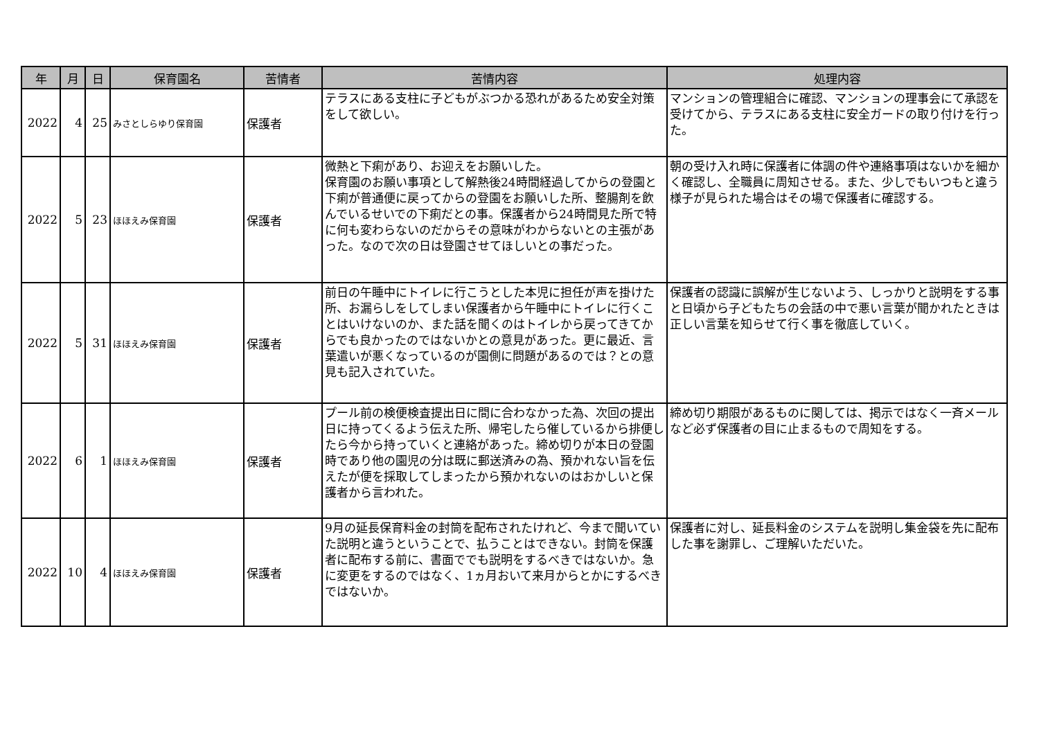| 年 | 月 | 日 | 保育園名 | 苦情者 | 苦情内容 | 処理内容 |
| --- | --- | --- | --- | --- | --- | --- |
| 2022 | 4 | 25 | みさとしらゆり保育園 | 保護者 | テラスにある支柱に子どもがぶつかる恐れがあるため安全対策をして欲しい。 | マンションの管理組合に確認、マンションの理事会にて承認を受けてから、テラスにある支柱に安全ガードの取り付けを行った。 |
| 2022 | 5 | 23 | ほほえみ保育園 | 保護者 | 微熱と下痢があり、お迎えをお願いした。 保育園のお願い事項として解熱後24時間経過してからの登園と下痢が普通便に戻ってからの登園をお願いした所、整腸剤を飲んでいるせいでの下痢だとの事。保護者から24時間見た所で特に何も変わらないのだからその意味がわからないとの主張があった。なので次の日は登園させてほしいとの事だった。 | 朝の受け入れ時に保護者に体調の件や連絡事項はないかを細かく確認し、全職員に周知させる。また、少しでもいつもと違う様子が見られた場合はその場で保護者に確認する。 |
| 2022 | 5 | 31 | ほほえみ保育園 | 保護者 | 前日の午睡中にトイレに行こうとした本児に担任が声を掛けた所、お漏らしをしてしまい保護者から午睡中にトイレに行くことはいけないのか、また話を聞くのはトイレから戻ってきてからでも良かったのではないかとの意見があった。更に最近、言葉遣いが悪くなっているのが園側に問題があるのでは？との意見も記入されていた。 | 保護者の認識に誤解が生じないよう、しっかりと説明をする事と日頃から子どもたちの会話の中で悪い言葉が聞かれたときは正しい言葉を知らせて行く事を徹底していく。 |
| 2022 | 6 | 1 | ほほえみ保育園 | 保護者 | プール前の検便検査提出日に間に合わなかった為、次回の提出日に持ってくるよう伝えた所、帰宅したら催しているから排便したら今から持っていくと連絡があった。締め切りが本日の登園時であり他の園児の分は既に郵送済みの為、預かれない旨を伝えたが便を採取してしまったから預かれないのはおかしいと保護者から言われた。 | 締め切り期限があるものに関しては、掲示ではなく一斉メールなど必ず保護者の目に止まるもので周知をする。 |
| 2022 | 10 | 4 | ほほえみ保育園 | 保護者 | 9月の延長保育料金の封筒を配布されたけれど、今まで聞いていた説明と違うということで、払うことはできない。封筒を保護者に配布する前に、書面ででも説明をするべきではないか。急に変更をするのではなく、1ヵ月おいて来月からとかにするべきではないか。 | 保護者に対し、延長料金のシステムを説明し集金袋を先に配布した事を謝罪し、ご理解いただいた。 |